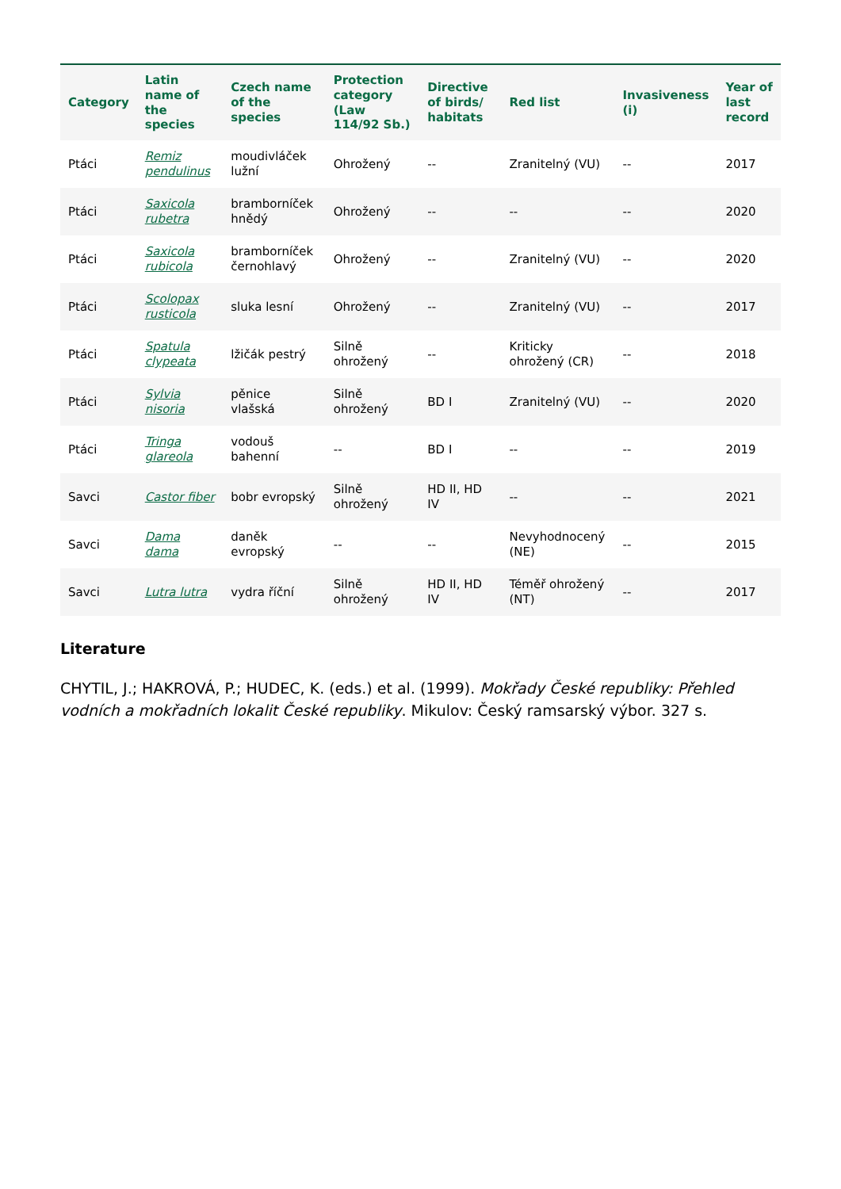| Category | Latin name of the species | Czech name of the species | Protection category (Law 114/92 Sb.) | Directive of birds/ habitats | Red list | Invasiveness (i) | Year of last record |
| --- | --- | --- | --- | --- | --- | --- | --- |
| Ptáci | Remiz pendulinus | moudivláček lužní | Ohrožený | -- | Zranitelný (VU) | -- | 2017 |
| Ptáci | Saxicola rubetra | bramborníček hnědý | Ohrožený | -- | -- | -- | 2020 |
| Ptáci | Saxicola rubicola | bramborníček černohlavý | Ohrožený | -- | Zranitelný (VU) | -- | 2020 |
| Ptáci | Scolopax rusticola | sluka lesní | Ohrožený | -- | Zranitelný (VU) | -- | 2017 |
| Ptáci | Spatula clypeata | lžičák pestrý | Silně ohrožený | -- | Kriticky ohrožený (CR) | -- | 2018 |
| Ptáci | Sylvia nisoria | pěnice vlašská | Silně ohrožený | BD I | Zranitelný (VU) | -- | 2020 |
| Ptáci | Tringa glareola | vodouš bahenní | -- | BD I | -- | -- | 2019 |
| Savci | Castor fiber | bobr evropský | Silně ohrožený | HD II, HD IV | -- | -- | 2021 |
| Savci | Dama dama | daněk evropský | -- | -- | Nevyhodnocený (NE) | -- | 2015 |
| Savci | Lutra lutra | vydra říční | Silně ohrožený | HD II, HD IV | Téměř ohrožený (NT) | -- | 2017 |
Literature
CHYTIL, J.; HAKROVÁ, P.; HUDEC, K. (eds.) et al. (1999). Mokřady České republiky: Přehled vodních a mokřadních lokalit České republiky. Mikulov: Český ramsarský výbor. 327 s.